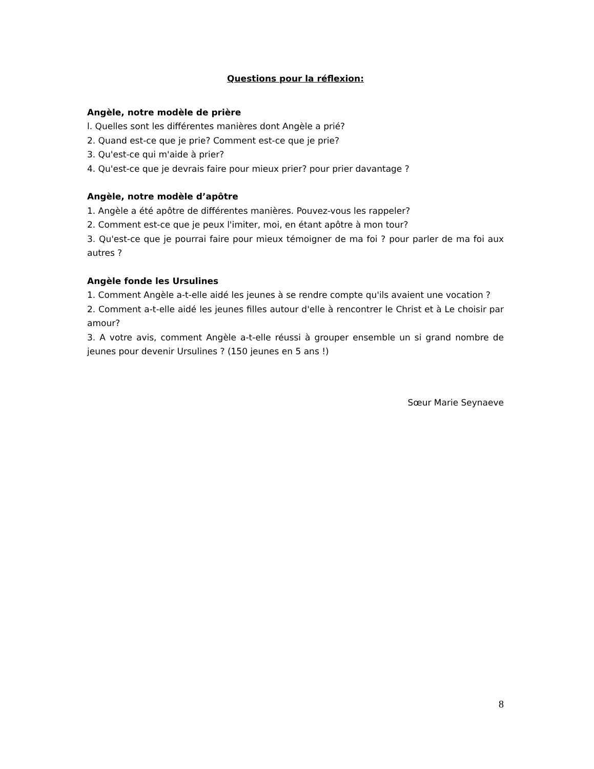Questions pour la réflexion:
Angèle, notre modèle de prière
l. Quelles sont les différentes manières dont Angèle a prié?
2. Quand est-ce que je prie? Comment est-ce que je prie?
3. Qu'est-ce qui m'aide à prier?
4. Qu'est-ce que je devrais faire pour mieux prier? pour prier davantage ?
Angèle, notre modèle d’apôtre
1. Angèle a été apôtre de différentes manières. Pouvez-vous les rappeler?
2. Comment est-ce que je peux l'imiter, moi, en étant apôtre à mon tour?
3. Qu'est-ce que je pourrai faire pour mieux témoigner de ma foi ? pour parler de ma foi aux autres ?
Angèle fonde les Ursulines
1. Comment Angèle a-t-elle aidé les jeunes à se rendre compte qu'ils avaient une vocation ?
2. Comment a-t-elle aidé les jeunes filles autour d'elle à rencontrer le Christ et à Le choisir par amour?
3. A votre avis, comment Angèle a-t-elle réussi à grouper ensemble un si grand nombre de jeunes pour devenir Ursulines ? (150 jeunes en 5 ans !)
Sœur Marie Seynaeve
8